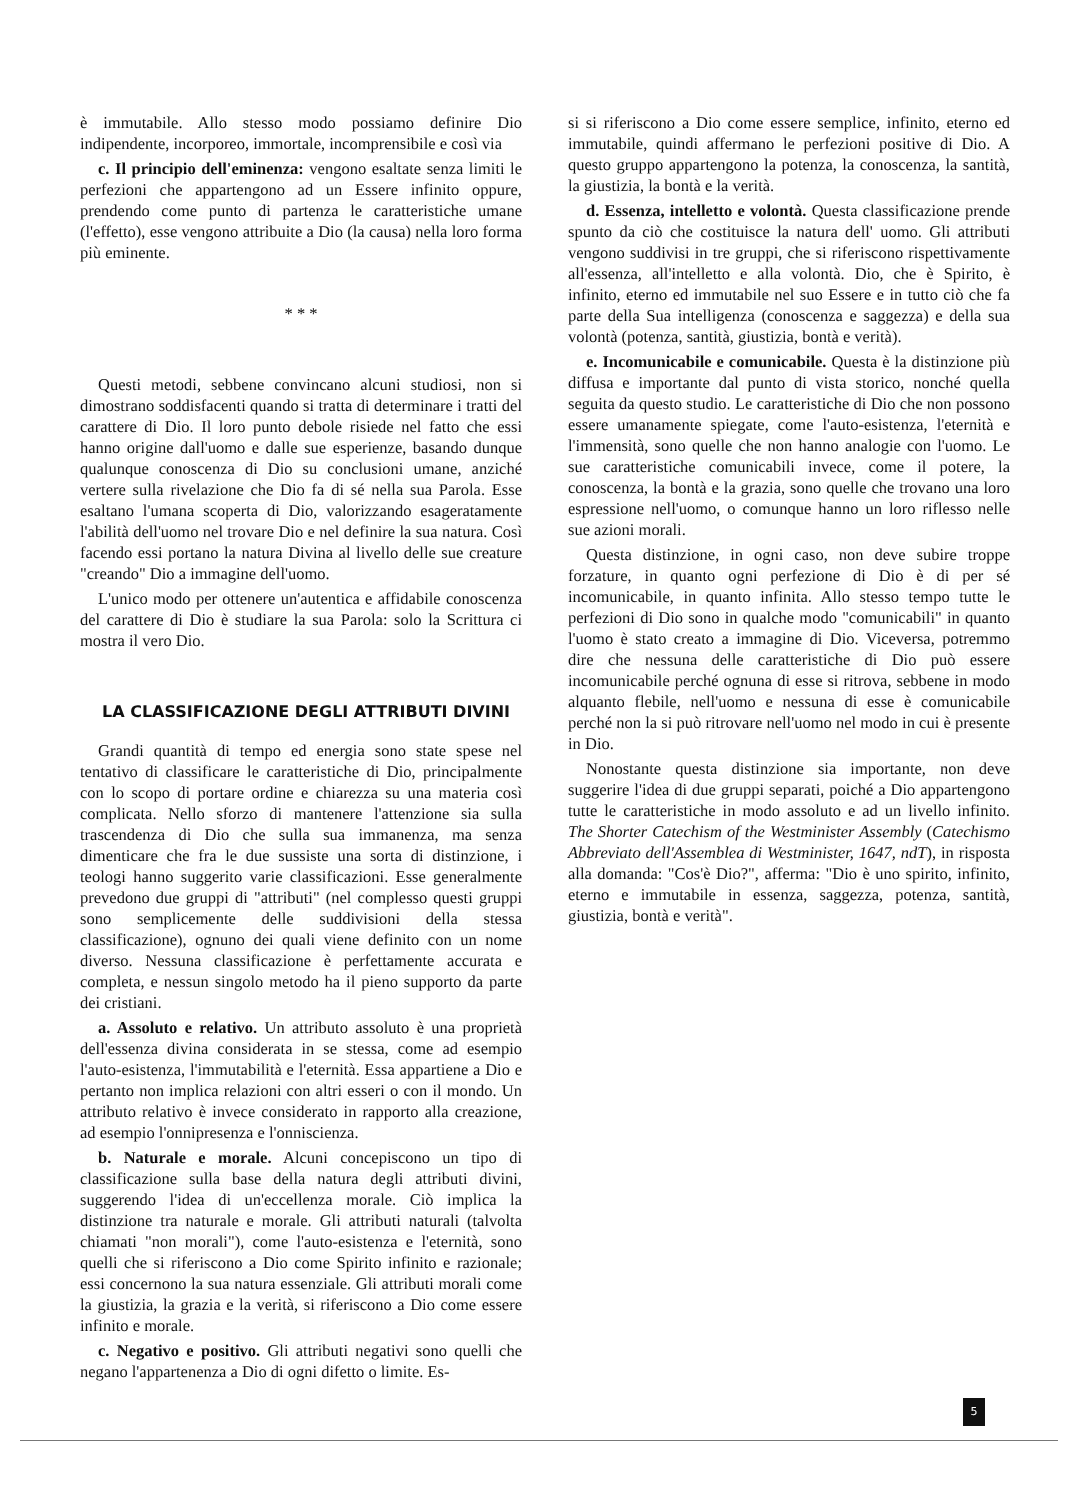è immutabile. Allo stesso modo possiamo definire Dio indipendente, incorporeo, immortale, incomprensibile e così via
c. Il principio dell'eminenza: vengono esaltate senza limiti le perfezioni che appartengono ad un Essere infinito oppure, prendendo come punto di partenza le caratteristiche umane (l'effetto), esse vengono attribuite a Dio (la causa) nella loro forma più eminente.
* * *
Questi metodi, sebbene convincano alcuni studiosi, non si dimostrano soddisfacenti quando si tratta di determinare i tratti del carattere di Dio. Il loro punto debole risiede nel fatto che essi hanno origine dall'uomo e dalle sue esperienze, basando dunque qualunque conoscenza di Dio su conclusioni umane, anziché vertere sulla rivelazione che Dio fa di sé nella sua Parola. Esse esaltano l'umana scoperta di Dio, valorizzando esageratamente l'abilità dell'uomo nel trovare Dio e nel definire la sua natura. Così facendo essi portano la natura Divina al livello delle sue creature "creando" Dio a immagine dell'uomo.
L'unico modo per ottenere un'autentica e affidabile conoscenza del carattere di Dio è studiare la sua Parola: solo la Scrittura ci mostra il vero Dio.
LA CLASSIFICAZIONE DEGLI ATTRIBUTI DIVINI
Grandi quantità di tempo ed energia sono state spese nel tentativo di classificare le caratteristiche di Dio, principalmente con lo scopo di portare ordine e chiarezza su una materia così complicata. Nello sforzo di mantenere l'attenzione sia sulla trascendenza di Dio che sulla sua immanenza, ma senza dimenticare che fra le due sussiste una sorta di distinzione, i teologi hanno suggerito varie classificazioni. Esse generalmente prevedono due gruppi di "attributi" (nel complesso questi gruppi sono semplicemente delle suddivisioni della stessa classificazione), ognuno dei quali viene definito con un nome diverso. Nessuna classificazione è perfettamente accurata e completa, e nessun singolo metodo ha il pieno supporto da parte dei cristiani.
a. Assoluto e relativo. Un attributo assoluto è una proprietà dell'essenza divina considerata in se stessa, come ad esempio l'auto-esistenza, l'immutabilità e l'eternità. Essa appartiene a Dio e pertanto non implica relazioni con altri esseri o con il mondo. Un attributo relativo è invece considerato in rapporto alla creazione, ad esempio l'onnipresenza e l'onniscienza.
b. Naturale e morale. Alcuni concepiscono un tipo di classificazione sulla base della natura degli attributi divini, suggerendo l'idea di un'eccellenza morale. Ciò implica la distinzione tra naturale e morale. Gli attributi naturali (talvolta chiamati "non morali"), come l'auto-esistenza e l'eternità, sono quelli che si riferiscono a Dio come Spirito infinito e razionale; essi concernono la sua natura essenziale. Gli attributi morali come la giustizia, la grazia e la verità, si riferiscono a Dio come essere infinito e morale.
c. Negativo e positivo. Gli attributi negativi sono quelli che negano l'appartenenza a Dio di ogni difetto o limite. Es-
si si riferiscono a Dio come essere semplice, infinito, eterno ed immutabile, quindi affermano le perfezioni positive di Dio. A questo gruppo appartengono la potenza, la conoscenza, la santità, la giustizia, la bontà e la verità.
d. Essenza, intelletto e volontà. Questa classificazione prende spunto da ciò che costituisce la natura dell' uomo. Gli attributi vengono suddivisi in tre gruppi, che si riferiscono rispettivamente all'essenza, all'intelletto e alla volontà. Dio, che è Spirito, è infinito, eterno ed immutabile nel suo Essere e in tutto ciò che fa parte della Sua intelligenza (conoscenza e saggezza) e della sua volontà (potenza, santità, giustizia, bontà e verità).
e. Incomunicabile e comunicabile. Questa è la distinzione più diffusa e importante dal punto di vista storico, nonché quella seguita da questo studio. Le caratteristiche di Dio che non possono essere umanamente spiegate, come l'auto-esistenza, l'eternità e l'immensità, sono quelle che non hanno analogie con l'uomo. Le sue caratteristiche comunicabili invece, come il potere, la conoscenza, la bontà e la grazia, sono quelle che trovano una loro espressione nell'uomo, o comunque hanno un loro riflesso nelle sue azioni morali.
Questa distinzione, in ogni caso, non deve subire troppe forzature, in quanto ogni perfezione di Dio è di per sé incomunicabile, in quanto infinita. Allo stesso tempo tutte le perfezioni di Dio sono in qualche modo "comunicabili" in quanto l'uomo è stato creato a immagine di Dio. Viceversa, potremmo dire che nessuna delle caratteristiche di Dio può essere incomunicabile perché ognuna di esse si ritrova, sebbene in modo alquanto flebile, nell'uomo e nessuna di esse è comunicabile perché non la si può ritrovare nell'uomo nel modo in cui è presente in Dio.
Nonostante questa distinzione sia importante, non deve suggerire l'idea di due gruppi separati, poiché a Dio appartengono tutte le caratteristiche in modo assoluto e ad un livello infinito. The Shorter Catechism of the Westminister Assembly (Catechismo Abbreviato dell'Assemblea di Westminister, 1647, ndT), in risposta alla domanda: "Cos'è Dio?", afferma: "Dio è uno spirito, infinito, eterno e immutabile in essenza, saggezza, potenza, santità, giustizia, bontà e verità".
5